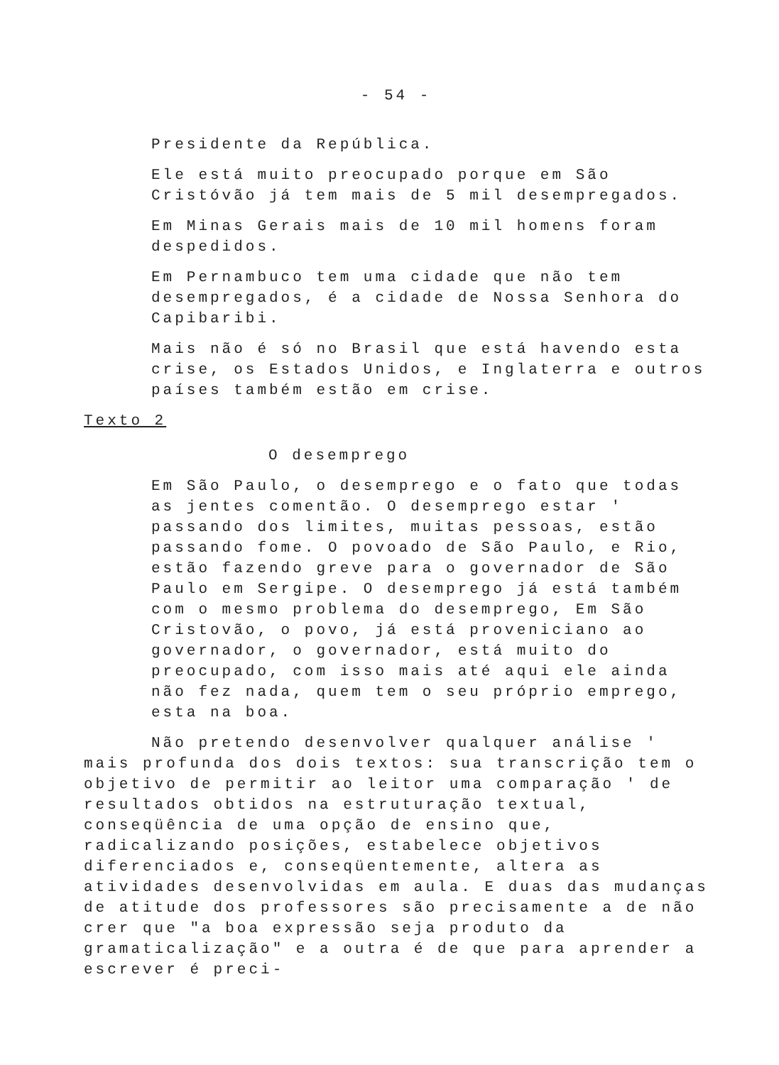- 54 -
Presidente da República.
Ele está muito preocupado porque em São Cristóvão já tem mais de 5 mil desempregados.
Em Minas Gerais mais de 10 mil homens foram despedidos.
Em Pernambuco tem uma cidade que não tem desempregados, é a cidade de Nossa Senhora do Capibaribi.
Mais não é só no Brasil que está havendo esta crise, os Estados Unidos, e Inglaterra e outros países também estão em crise.
Texto 2
O desemprego
Em São Paulo, o desemprego e o fato que todas as jentes comentão. O desemprego estar ' passando dos limites, muitas pessoas, estão passando fome. O povoado de São Paulo, e Rio, estão fazendo greve para o governador de São Paulo em Sergipe. O desemprego já está também com o mesmo problema do desemprego, Em São Cristovão, o povo, já está proveniciano ao governador, o governador, está muito do preocupado, com isso mais até aqui ele ainda não fez nada, quem tem o seu próprio emprego, esta na boa.
Não pretendo desenvolver qualquer análise ' mais profunda dos dois textos: sua transcrição tem o objetivo de permitir ao leitor uma comparação ' de resultados obtidos na estruturação textual, conseqüência de uma opção de ensino que, radicalizando posições, estabelece objetivos diferenciados e, conseqüentemente, altera as atividades desenvolvidas em aula. E duas das mudanças de atitude dos professores são precisamente a de não crer que "a boa expressão seja produto da gramaticalização" e a outra é de que para aprender a escrever é preci-